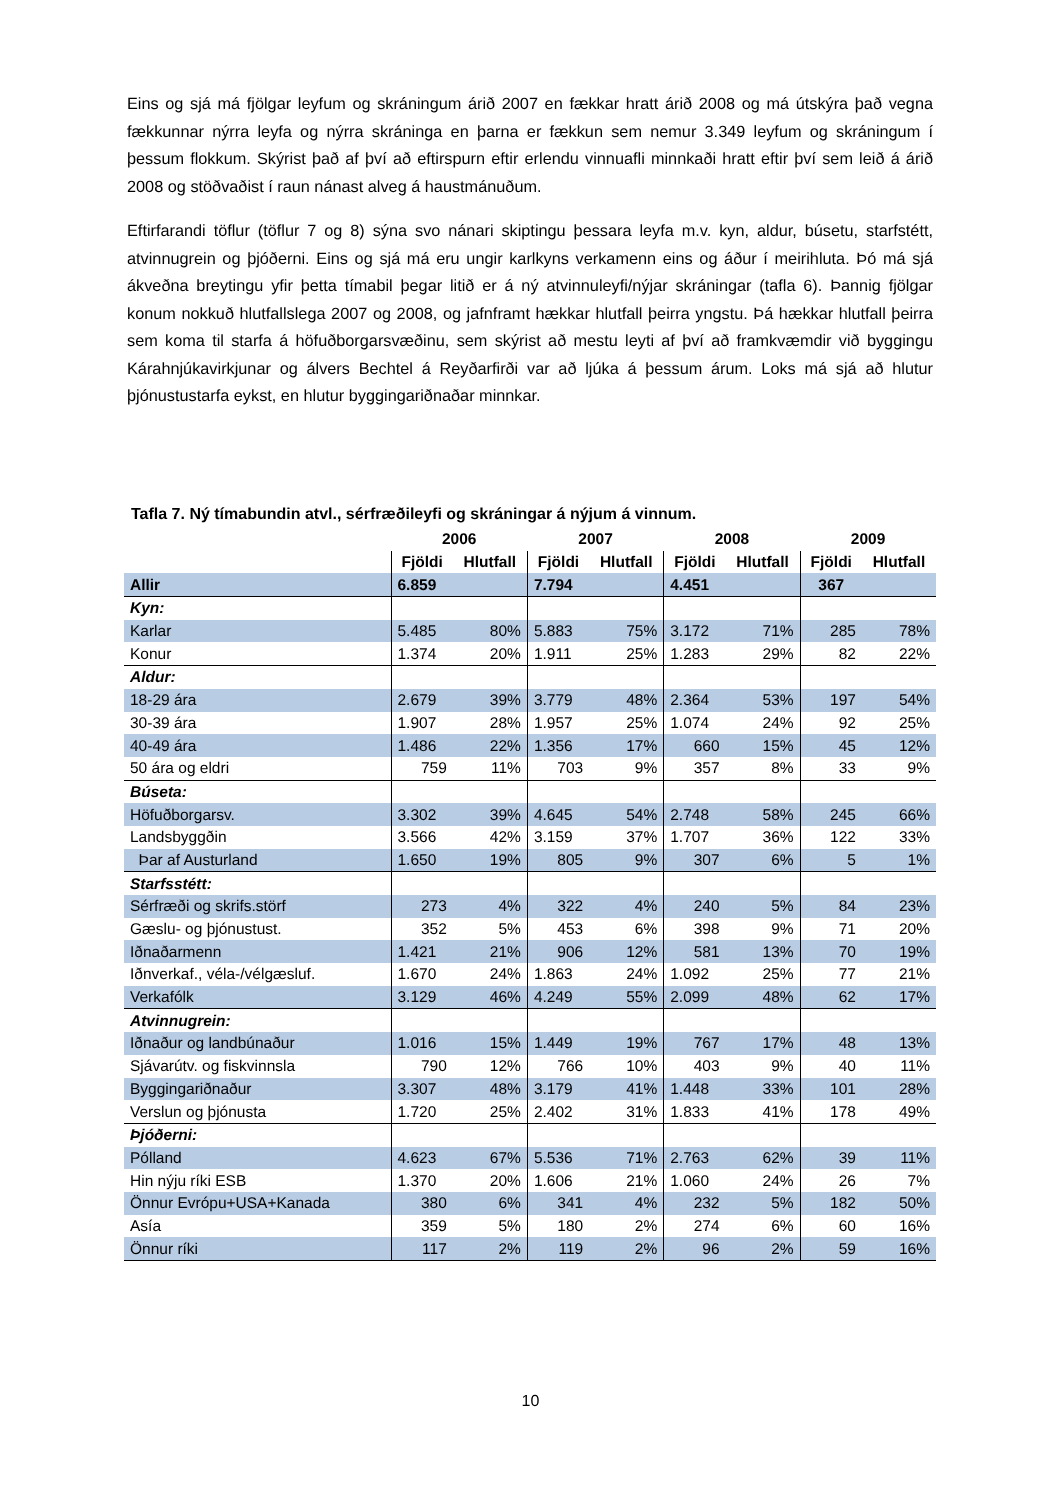Eins og sjá má fjölgar leyfum og skráningum árið 2007 en fækkar hratt árið 2008 og má útskýra það vegna fækkunnar nýrra leyfa og nýrra skráninga en þarna er fækkun sem nemur 3.349 leyfum og skráningum í þessum flokkum. Skýrist það af því að eftirspurn eftir erlendu vinnuafli minnkaði hratt eftir því sem leið á árið 2008 og stöðvaðist í raun nánast alveg á haustmánuðum.
Eftirfarandi töflur (töflur 7 og 8) sýna svo nánari skiptingu þessara leyfa m.v. kyn, aldur, búsetu, starfstétt, atvinnugrein og þjóðerni. Eins og sjá má eru ungir karlkyns verkamenn eins og áður í meirihluta. Þó má sjá ákveðna breytingu yfir þetta tímabil þegar litið er á ný atvinnuleyfi/nýjar skráningar (tafla 6). Þannig fjölgar konum nokkuð hlutfallslega 2007 og 2008, og jafnframt hækkar hlutfall þeirra yngstu. Þá hækkar hlutfall þeirra sem koma til starfa á höfuðborgarsvæðinu, sem skýrist að mestu leyti af því að framkvæmdir við byggingu Kárahnjúkavirkjunar og álvers Bechtel á Reyðarfirði var að ljúka á þessum árum. Loks má sjá að hlutur þjónustustarfa eykst, en hlutur byggingariðnaðar minnkar.
Tafla 7. Ný tímabundin atvl., sérfræðileyfi og skráningar á nýjum á vinnum.
| | 2006 | | 2007 | | 2008 | | 2009 | |
| --- | --- | --- | --- | --- | --- | --- | --- | --- |
| | Fjöldi | Hlutfall | Fjöldi | Hlutfall | Fjöldi | Hlutfall | Fjöldi | Hlutfall |
| Allir | 6.859 | | 7.794 | | 4.451 | | 367 | |
| Kyn: | | | | | | | | |
| Karlar | 5.485 | 80% | 5.883 | 75% | 3.172 | 71% | 285 | 78% |
| Konur | 1.374 | 20% | 1.911 | 25% | 1.283 | 29% | 82 | 22% |
| Aldur: | | | | | | | | |
| 18-29 ára | 2.679 | 39% | 3.779 | 48% | 2.364 | 53% | 197 | 54% |
| 30-39 ára | 1.907 | 28% | 1.957 | 25% | 1.074 | 24% | 92 | 25% |
| 40-49 ára | 1.486 | 22% | 1.356 | 17% | 660 | 15% | 45 | 12% |
| 50 ára og eldri | 759 | 11% | 703 | 9% | 357 | 8% | 33 | 9% |
| Búseta: | | | | | | | | |
| Höfuðborgarsv. | 3.302 | 39% | 4.645 | 54% | 2.748 | 58% | 245 | 66% |
| Landsbyggðin | 3.566 | 42% | 3.159 | 37% | 1.707 | 36% | 122 | 33% |
| Þar af Austurland | 1.650 | 19% | 805 | 9% | 307 | 6% | 5 | 1% |
| Starfsstétt: | | | | | | | | |
| Sérfræði og skrifs.störf | 273 | 4% | 322 | 4% | 240 | 5% | 84 | 23% |
| Gæslu- og þjónustust. | 352 | 5% | 453 | 6% | 398 | 9% | 71 | 20% |
| Iðnaðarmenn | 1.421 | 21% | 906 | 12% | 581 | 13% | 70 | 19% |
| Iðnverkaf., véla-/vélgæsluf. | 1.670 | 24% | 1.863 | 24% | 1.092 | 25% | 77 | 21% |
| Verkafólk | 3.129 | 46% | 4.249 | 55% | 2.099 | 48% | 62 | 17% |
| Atvinnugrein: | | | | | | | | |
| Iðnaður og landbúnaður | 1.016 | 15% | 1.449 | 19% | 767 | 17% | 48 | 13% |
| Sjávarútv. og fiskvinnsla | 790 | 12% | 766 | 10% | 403 | 9% | 40 | 11% |
| Byggingariðnaður | 3.307 | 48% | 3.179 | 41% | 1.448 | 33% | 101 | 28% |
| Verslun og þjónusta | 1.720 | 25% | 2.402 | 31% | 1.833 | 41% | 178 | 49% |
| Þjóðerni: | | | | | | | | |
| Pólland | 4.623 | 67% | 5.536 | 71% | 2.763 | 62% | 39 | 11% |
| Hin nýju ríki ESB | 1.370 | 20% | 1.606 | 21% | 1.060 | 24% | 26 | 7% |
| Önnur Evrópu+USA+Kanada | 380 | 6% | 341 | 4% | 232 | 5% | 182 | 50% |
| Asía | 359 | 5% | 180 | 2% | 274 | 6% | 60 | 16% |
| Önnur ríki | 117 | 2% | 119 | 2% | 96 | 2% | 59 | 16% |
10